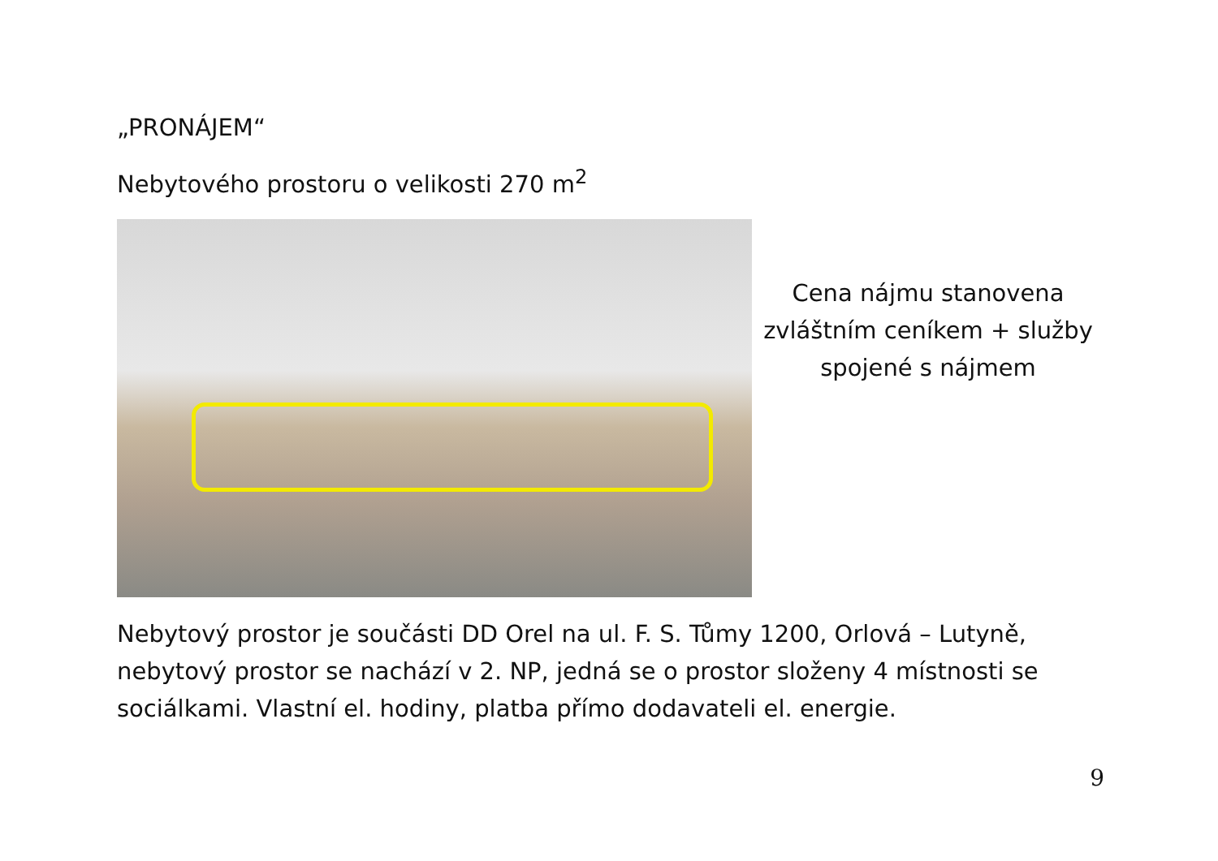„PRONÁJEM“
Nebytového prostoru o velikosti 270 m<sup>2</sup>
Cena nájmu stanovena
zvláštním ceníkem + služby
spojené s nájmem
Nebytový prostor je součásti DD Orel na ul. F. S. Tůmy 1200, Orlová – Lutyně, nebytový prostor se nachází v 2. NP, jedná se o prostor složeny 4 místnosti se sociálkami. Vlastní el. hodiny, platba přímo dodavateli el. energie.
9